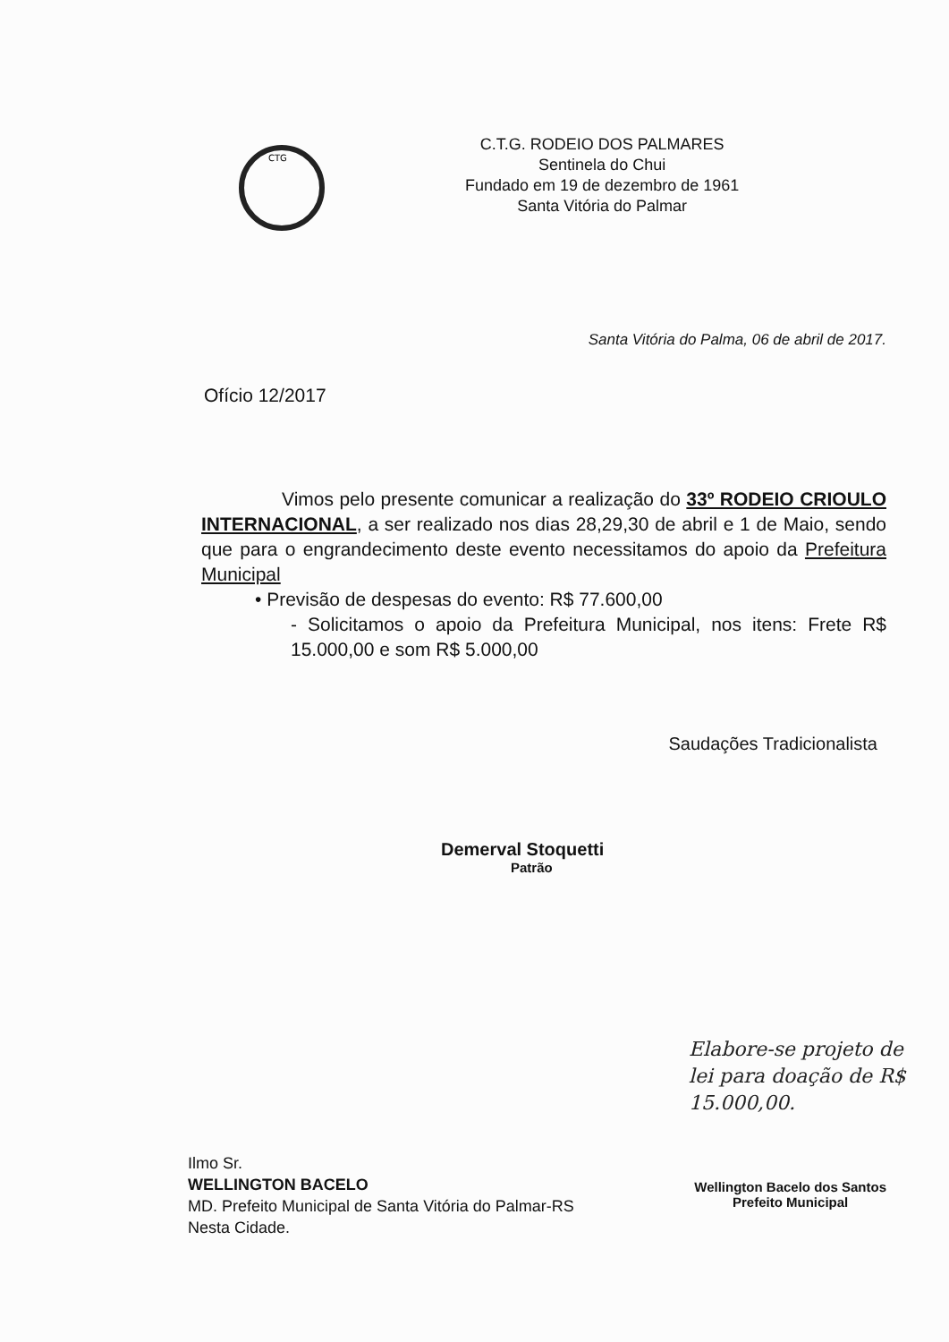CTG
C.T.G. RODEIO DOS PALMARES
Sentinela do Chui
Fundado em 19 de dezembro de 1961
Santa Vitória do Palmar
Santa Vitória do Palma, 06 de abril de 2017.
Ofício 12/2017
Vimos pelo presente comunicar a realização do 33º RODEIO CRIOULO INTERNACIONAL, a ser realizado nos dias 28,29,30 de abril e 1 de Maio, sendo que para o engrandecimento deste evento necessitamos do apoio da Prefeitura Municipal
• Previsão de despesas do evento: R$ 77.600,00
- Solicitamos o apoio da Prefeitura Municipal, nos itens: Frete R$ 15.000,00 e som R$ 5.000,00
Saudações Tradicionalista
Demerval Stoquetti
Patrão
Elabore-se projeto de lei para doação de R$ 15.000,00.
Ilmo Sr.
WELLINGTON BACELO
MD. Prefeito Municipal de Santa Vitória do Palmar-RS
Nesta Cidade.
Wellington Bacelo dos Santos
Prefeito Municipal